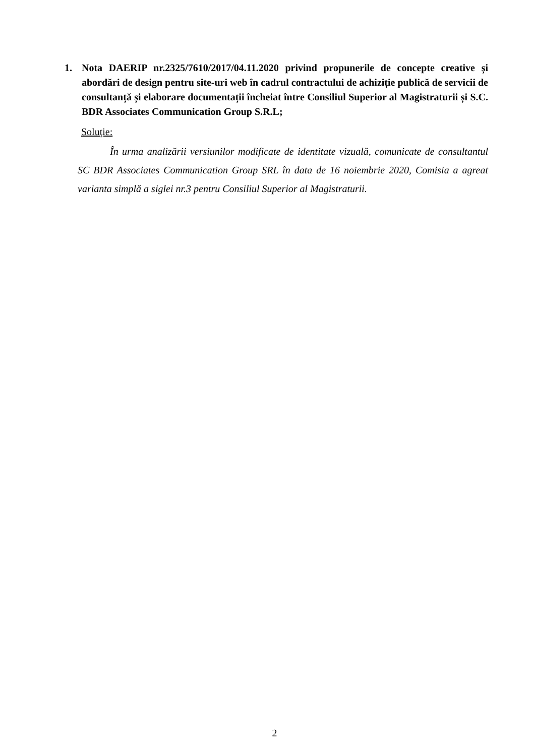1. Nota DAERIP nr.2325/7610/2017/04.11.2020 privind propunerile de concepte creative și abordări de design pentru site-uri web în cadrul contractului de achiziție publică de servicii de consultanță și elaborare documentații încheiat între Consiliul Superior al Magistraturii și S.C. BDR Associates Communication Group S.R.L;
Soluţie:
În urma analizării versiunilor modificate de identitate vizuală, comunicate de consultantul SC BDR Associates Communication Group SRL în data de 16 noiembrie 2020, Comisia a agreat varianta simplă a siglei nr.3 pentru Consiliul Superior al Magistraturii.
2